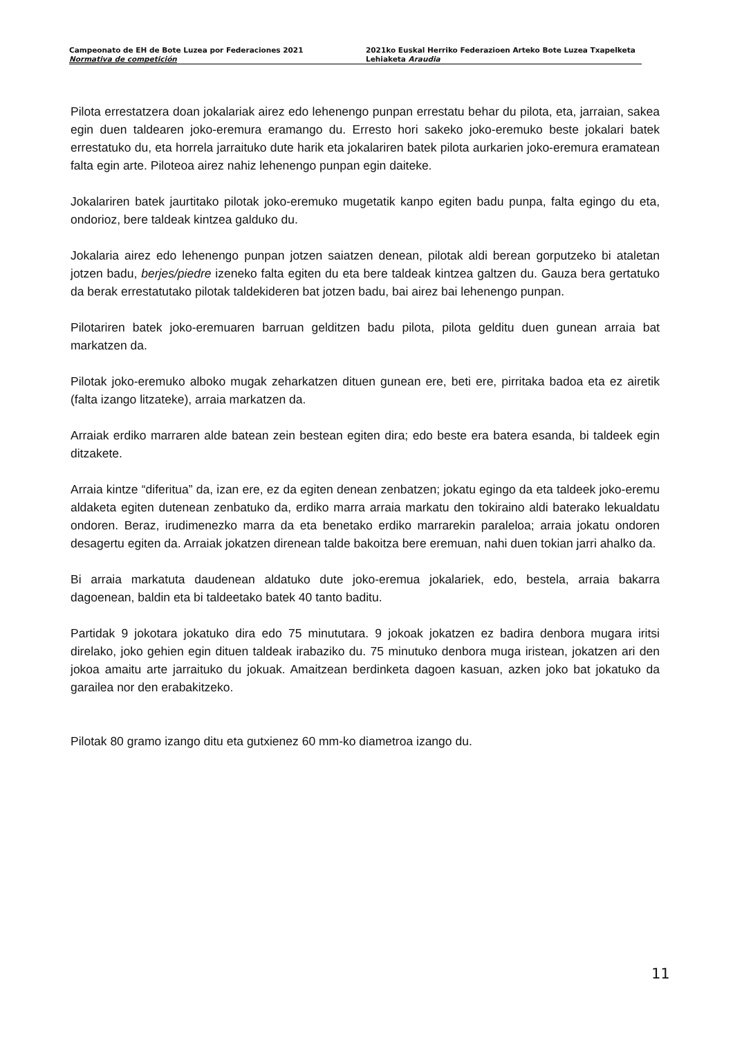Campeonato de EH de Bote Luzea por Federaciones 2021
Normativa de competición
2021ko Euskal Herriko Federazioen Arteko Bote Luzea Txapelketa
Lehiaketa Araudia
Pilota errestatzera doan jokalariak airez edo lehenengo punpan errestatu behar du pilota, eta, jarraian, sakea egin duen taldearen joko-eremura eramango du. Erresto hori sakeko joko-eremuko beste jokalari batek errestatuko du, eta horrela jarraituko dute harik eta jokalariren batek pilota aurkarien joko-eremura eramatean falta egin arte. Piloteoa airez nahiz lehenengo punpan egin daiteke.
Jokalariren batek jaurtitako pilotak joko-eremuko mugetatik kanpo egiten badu punpa, falta egingo du eta, ondorioz, bere taldeak kintzea galduko du.
Jokalaria airez edo lehenengo punpan jotzen saiatzen denean, pilotak aldi berean gorputzeko bi ataletan jotzen badu, berjes/piedre izeneko falta egiten du eta bere taldeak kintzea galtzen du. Gauza bera gertatuko da berak errestatutako pilotak taldekideren bat jotzen badu, bai airez bai lehenengo punpan.
Pilotariren batek joko-eremuaren barruan gelditzen badu pilota, pilota gelditu duen gunean arraia bat markatzen da.
Pilotak joko-eremuko alboko mugak zeharkatzen dituen gunean ere, beti ere, pirritaka badoa eta ez airetik (falta izango litzateke), arraia markatzen da.
Arraiak erdiko marraren alde batean zein bestean egiten dira; edo beste era batera esanda, bi taldeek egin ditzakete.
Arraia kintze “diferitua” da, izan ere, ez da egiten denean zenbatzen; jokatu egingo da eta taldeek joko-eremu aldaketa egiten dutenean zenbatuko da, erdiko marra arraia markatu den tokiraino aldi baterako lekualdatu ondoren. Beraz, irudimenezko marra da eta benetako erdiko marrarekin paraleloa; arraia jokatu ondoren desagertu egiten da. Arraiak jokatzen direnean talde bakoitza bere eremuan, nahi duen tokian jarri ahalko da.
Bi arraia markatuta daudenean aldatuko dute joko-eremua jokalariek, edo, bestela, arraia bakarra dagoenean, baldin eta bi taldeetako batek 40 tanto baditu.
Partidak 9 jokotara jokatuko dira edo 75 minututara. 9 jokoak jokatzen ez badira denbora mugara iritsi direlako, joko gehien egin dituen taldeak irabaziko du. 75 minutuko denbora muga iristean, jokatzen ari den jokoa amaitu arte jarraituko du jokuak. Amaitzean berdinketa dagoen kasuan, azken joko bat jokatuko da garailea nor den erabakitzeko.
Pilotak 80 gramo izango ditu eta gutxienez 60 mm-ko diametroa izango du.
11